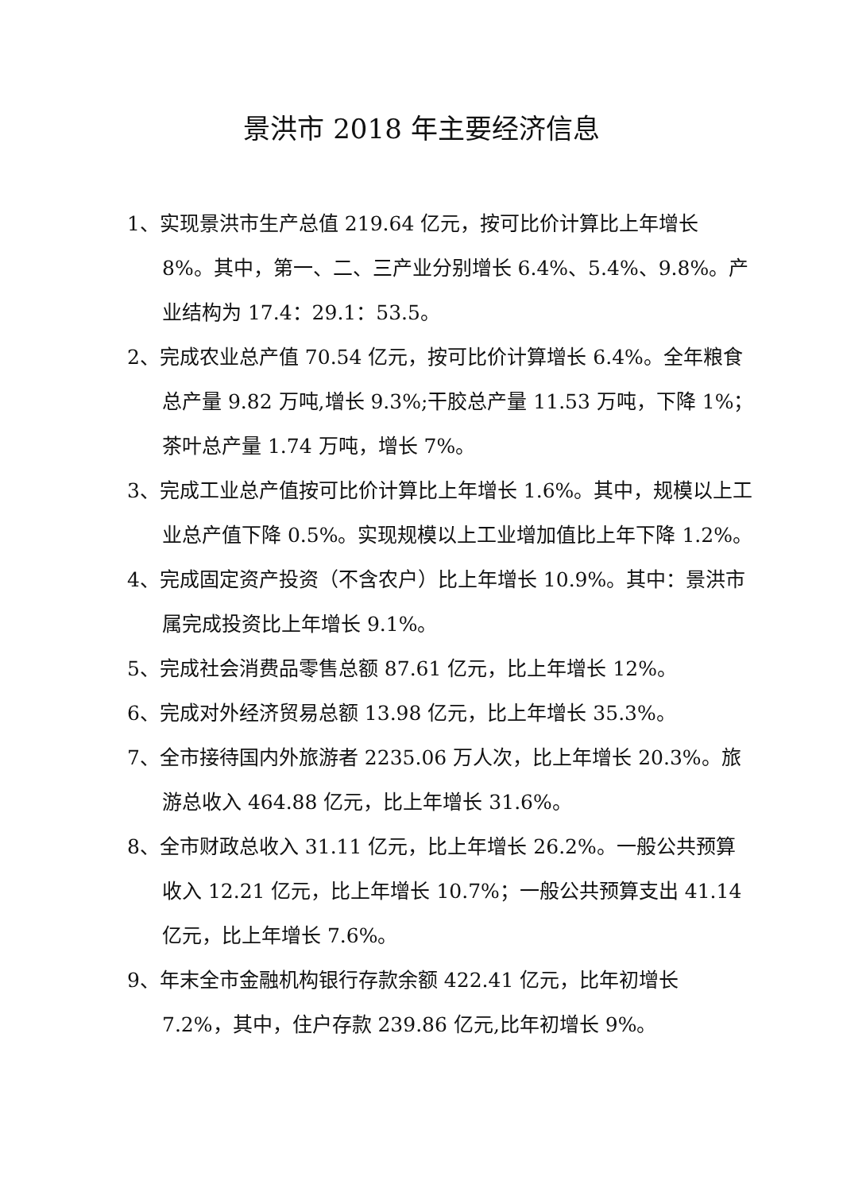景洪市 2018 年主要经济信息
1、实现景洪市生产总值 219.64 亿元，按可比价计算比上年增长 8%。其中，第一、二、三产业分别增长 6.4%、5.4%、9.8%。产业结构为 17.4：29.1：53.5。
2、完成农业总产值 70.54 亿元，按可比价计算增长 6.4%。全年粮食总产量 9.82 万吨,增长 9.3%;干胶总产量 11.53 万吨，下降 1%；茶叶总产量 1.74 万吨，增长 7%。
3、完成工业总产值按可比价计算比上年增长 1.6%。其中，规模以上工业总产值下降 0.5%。实现规模以上工业增加值比上年下降 1.2%。
4、完成固定资产投资（不含农户）比上年增长 10.9%。其中：景洪市属完成投资比上年增长 9.1%。
5、完成社会消费品零售总额 87.61 亿元，比上年增长 12%。
6、完成对外经济贸易总额 13.98 亿元，比上年增长 35.3%。
7、全市接待国内外旅游者 2235.06 万人次，比上年增长 20.3%。旅游总收入 464.88 亿元，比上年增长 31.6%。
8、全市财政总收入 31.11 亿元，比上年增长 26.2%。一般公共预算收入 12.21 亿元，比上年增长 10.7%；一般公共预算支出 41.14 亿元，比上年增长 7.6%。
9、年末全市金融机构银行存款余额 422.41 亿元，比年初增长 7.2%，其中，住户存款 239.86 亿元,比年初增长 9%。